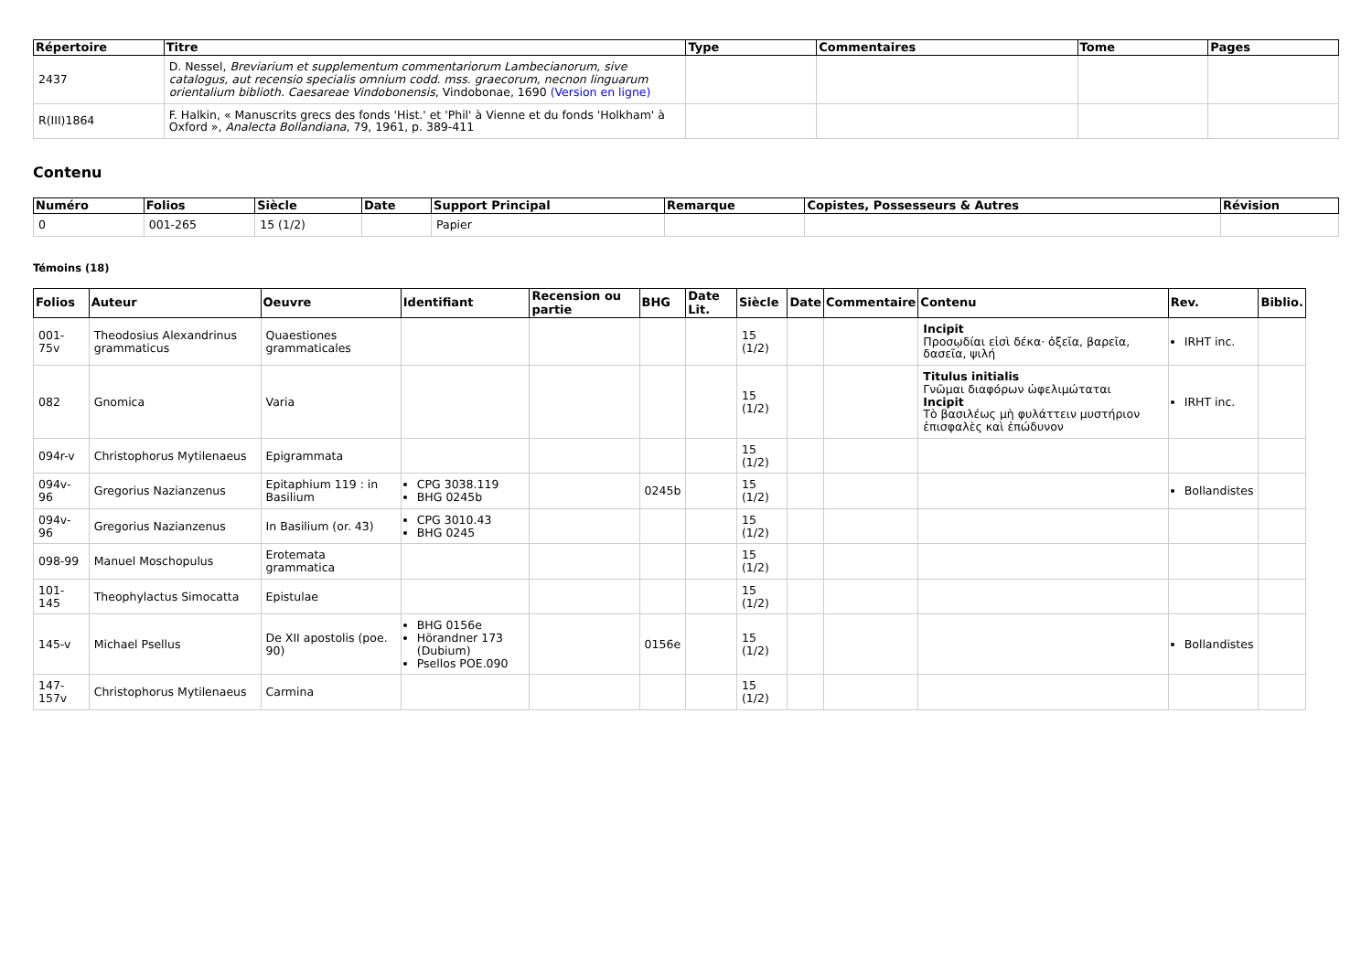| Répertoire | Titre | Type | Commentaires | Tome | Pages |
| --- | --- | --- | --- | --- | --- |
| 2437 | D. Nessel, Breviarium et supplementum commentariorum Lambecianorum, sive catalogus, aut recensio specialis omnium codd. mss. graecorum, necnon linguarum orientalium biblioth. Caesareae Vindobonensis , Vindobonae, 1690 (Version en ligne) | | | | |
| R(III)1864 | F. Halkin, « Manuscrits grecs des fonds 'Hist.' et 'Phil' à Vienne et du fonds 'Holkham' à Oxford », Analecta Bollandiana , 79, 1961, p. 389-411 | | | | |
Contenu
| Numéro | Folios | Siècle | Date | Support Principal | Remarque | Copistes, Possesseurs & Autres | Révision |
| --- | --- | --- | --- | --- | --- | --- | --- |
| 0 | 001-265 | 15 (1/2) | | Papier | | | |
Témoins (18)
| Folios | Auteur | Oeuvre | Identifiant | Recension ou partie | BHG | Date Lit. | Siècle | Date | Commentaire | Contenu | Rev. | Biblio. |
| --- | --- | --- | --- | --- | --- | --- | --- | --- | --- | --- | --- | --- |
| 001-75v | Theodosius Alexandrinus grammaticus | Quaestiones grammaticales | | | | | 15 (1/2) | | | Incipit Προσῳδίαι εἰσὶ δέκα· ὀξεῖα, βαρεῖα, δασεῖα, ψιλή | IRHT inc. | |
| 082 | Gnomica | Varia | | | | | 15 (1/2) | | | Titulus initialis Γνῶμαι διαφόρων ὠφελιμώταται Incipit Τὸ βασιλέως μὴ φυλάττειν μυστήριον ἐπισφαλὲς καὶ ἐπώδυνον | IRHT inc. | |
| 094r-v | Christophorus Mytilenaeus | Epigrammata | | | | | 15 (1/2) | | | | | |
| 094v-96 | Gregorius Nazianzenus | Epitaphium 119 : in Basilium | CPG 3038.119 BHG 0245b | | 0245b | | 15 (1/2) | | | | Bollandistes | |
| 094v-96 | Gregorius Nazianzenus | In Basilium (or. 43) | CPG 3010.43 BHG 0245 | | | | 15 (1/2) | | | | | |
| 098-99 | Manuel Moschopulus | Erotemata grammatica | | | | | 15 (1/2) | | | | | |
| 101-145 | Theophylactus Simocatta | Epistulae | | | | | 15 (1/2) | | | | | |
| 145-v | Michael Psellus | De XII apostolis (poe. 90) | BHG 0156e Hörandner 173 (Dubium) Psellos POE.090 | | 0156e | | 15 (1/2) | | | | Bollandistes | |
| 147-157v | Christophorus Mytilenaeus | Carmina | | | | | 15 (1/2) | | | | | |